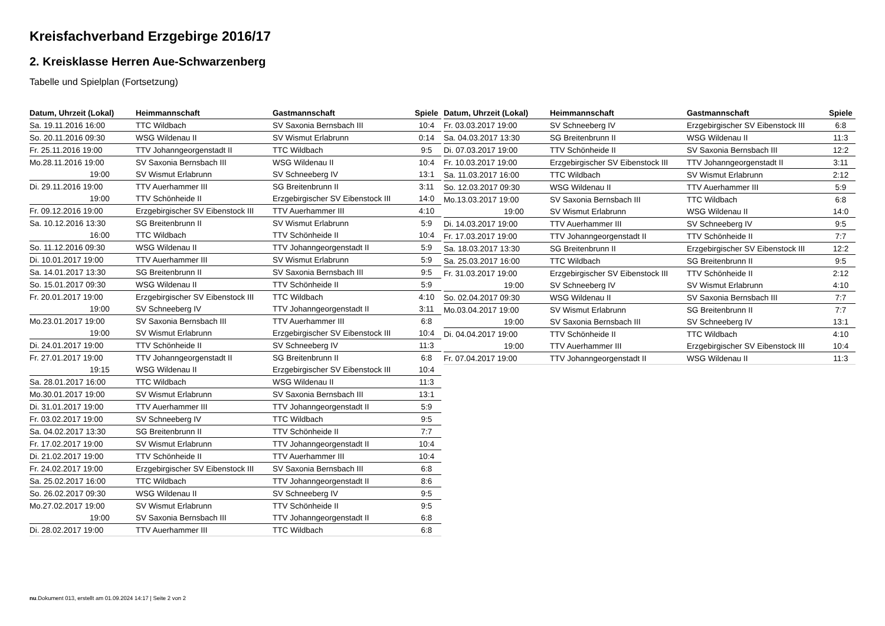Kreisfachverband Erzgebirge 2016/17
2. Kreisklasse Herren Aue-Schwarzenberg
Tabelle und Spielplan (Fortsetzung)
| Datum, Uhrzeit (Lokal) | Heimmannschaft | Gastmannschaft | Spiele |
| --- | --- | --- | --- |
| Sa. 19.11.2016 16:00 | TTC Wildbach | SV Saxonia Bernsbach III | 10:4 |
| So. 20.11.2016 09:30 | WSG Wildenau II | SV Wismut Erlabrunn | 0:14 |
| Fr. 25.11.2016 19:00 | TTV Johanngeorgenstadt II | TTC Wildbach | 9:5 |
| Mo.28.11.2016 19:00 | SV Saxonia Bernsbach III | WSG Wildenau II | 10:4 |
| 19:00 | SV Wismut Erlabrunn | SV Schneeberg IV | 13:1 |
| Di. 29.11.2016 19:00 | TTV Auerhammer III | SG Breitenbrunn II | 3:11 |
| 19:00 | TTV Schönheide II | Erzgebirgischer SV Eibenstock III | 14:0 |
| Fr. 09.12.2016 19:00 | Erzgebirgischer SV Eibenstock III | TTV Auerhammer III | 4:10 |
| Sa. 10.12.2016 13:30 | SG Breitenbrunn II | SV Wismut Erlabrunn | 5:9 |
| 16:00 | TTC Wildbach | TTV Schönheide II | 10:4 |
| So. 11.12.2016 09:30 | WSG Wildenau II | TTV Johanngeorgenstadt II | 5:9 |
| Di. 10.01.2017 19:00 | TTV Auerhammer III | SV Wismut Erlabrunn | 5:9 |
| Sa. 14.01.2017 13:30 | SG Breitenbrunn II | SV Saxonia Bernsbach III | 9:5 |
| So. 15.01.2017 09:30 | WSG Wildenau II | TTV Schönheide II | 5:9 |
| Fr. 20.01.2017 19:00 | Erzgebirgischer SV Eibenstock III | TTC Wildbach | 4:10 |
| 19:00 | SV Schneeberg IV | TTV Johanngeorgenstadt II | 3:11 |
| Mo.23.01.2017 19:00 | SV Saxonia Bernsbach III | TTV Auerhammer III | 6:8 |
| 19:00 | SV Wismut Erlabrunn | Erzgebirgischer SV Eibenstock III | 10:4 |
| Di. 24.01.2017 19:00 | TTV Schönheide II | SV Schneeberg IV | 11:3 |
| Fr. 27.01.2017 19:00 | TTV Johanngeorgenstadt II | SG Breitenbrunn II | 6:8 |
| 19:15 | WSG Wildenau II | Erzgebirgischer SV Eibenstock III | 10:4 |
| Sa. 28.01.2017 16:00 | TTC Wildbach | WSG Wildenau II | 11:3 |
| Mo.30.01.2017 19:00 | SV Wismut Erlabrunn | SV Saxonia Bernsbach III | 13:1 |
| Di. 31.01.2017 19:00 | TTV Auerhammer III | TTV Johanngeorgenstadt II | 5:9 |
| Fr. 03.02.2017 19:00 | SV Schneeberg IV | TTC Wildbach | 9:5 |
| Sa. 04.02.2017 13:30 | SG Breitenbrunn II | TTV Schönheide II | 7:7 |
| Fr. 17.02.2017 19:00 | SV Wismut Erlabrunn | TTV Johanngeorgenstadt II | 10:4 |
| Di. 21.02.2017 19:00 | TTV Schönheide II | TTV Auerhammer III | 10:4 |
| Fr. 24.02.2017 19:00 | Erzgebirgischer SV Eibenstock III | SV Saxonia Bernsbach III | 6:8 |
| Sa. 25.02.2017 16:00 | TTC Wildbach | TTV Johanngeorgenstadt II | 8:6 |
| So. 26.02.2017 09:30 | WSG Wildenau II | SV Schneeberg IV | 9:5 |
| Mo.27.02.2017 19:00 | SV Wismut Erlabrunn | TTV Schönheide II | 9:5 |
| 19:00 | SV Saxonia Bernsbach III | TTV Johanngeorgenstadt II | 6:8 |
| Di. 28.02.2017 19:00 | TTV Auerhammer III | TTC Wildbach | 6:8 |
| Datum, Uhrzeit (Lokal) | Heimmannschaft | Gastmannschaft | Spiele |
| --- | --- | --- | --- |
| Fr. 03.03.2017 19:00 | SV Schneeberg IV | Erzgebirgischer SV Eibenstock III | 6:8 |
| Sa. 04.03.2017 13:30 | SG Breitenbrunn II | WSG Wildenau II | 11:3 |
| Di. 07.03.2017 19:00 | TTV Schönheide II | SV Saxonia Bernsbach III | 12:2 |
| Fr. 10.03.2017 19:00 | Erzgebirgischer SV Eibenstock III | TTV Johanngeorgenstadt II | 3:11 |
| Sa. 11.03.2017 16:00 | TTC Wildbach | SV Wismut Erlabrunn | 2:12 |
| So. 12.03.2017 09:30 | WSG Wildenau II | TTV Auerhammer III | 5:9 |
| Mo.13.03.2017 19:00 | SV Saxonia Bernsbach III | TTC Wildbach | 6:8 |
| 19:00 | SV Wismut Erlabrunn | WSG Wildenau II | 14:0 |
| Di. 14.03.2017 19:00 | TTV Auerhammer III | SV Schneeberg IV | 9:5 |
| Fr. 17.03.2017 19:00 | TTV Johanngeorgenstadt II | TTV Schönheide II | 7:7 |
| Sa. 18.03.2017 13:30 | SG Breitenbrunn II | Erzgebirgischer SV Eibenstock III | 12:2 |
| Sa. 25.03.2017 16:00 | TTC Wildbach | SG Breitenbrunn II | 9:5 |
| Fr. 31.03.2017 19:00 | Erzgebirgischer SV Eibenstock III | TTV Schönheide II | 2:12 |
| 19:00 | SV Schneeberg IV | SV Wismut Erlabrunn | 4:10 |
| So. 02.04.2017 09:30 | WSG Wildenau II | SV Saxonia Bernsbach III | 7:7 |
| Mo.03.04.2017 19:00 | SV Wismut Erlabrunn | SG Breitenbrunn II | 7:7 |
| 19:00 | SV Saxonia Bernsbach III | SV Schneeberg IV | 13:1 |
| Di. 04.04.2017 19:00 | TTV Schönheide II | TTC Wildbach | 4:10 |
| 19:00 | TTV Auerhammer III | Erzgebirgischer SV Eibenstock III | 10:4 |
| Fr. 07.04.2017 19:00 | TTV Johanngeorgenstadt II | WSG Wildenau II | 11:3 |
nu.Dokument 013, erstellt am 01.09.2024 14:17 | Seite 2 von 2